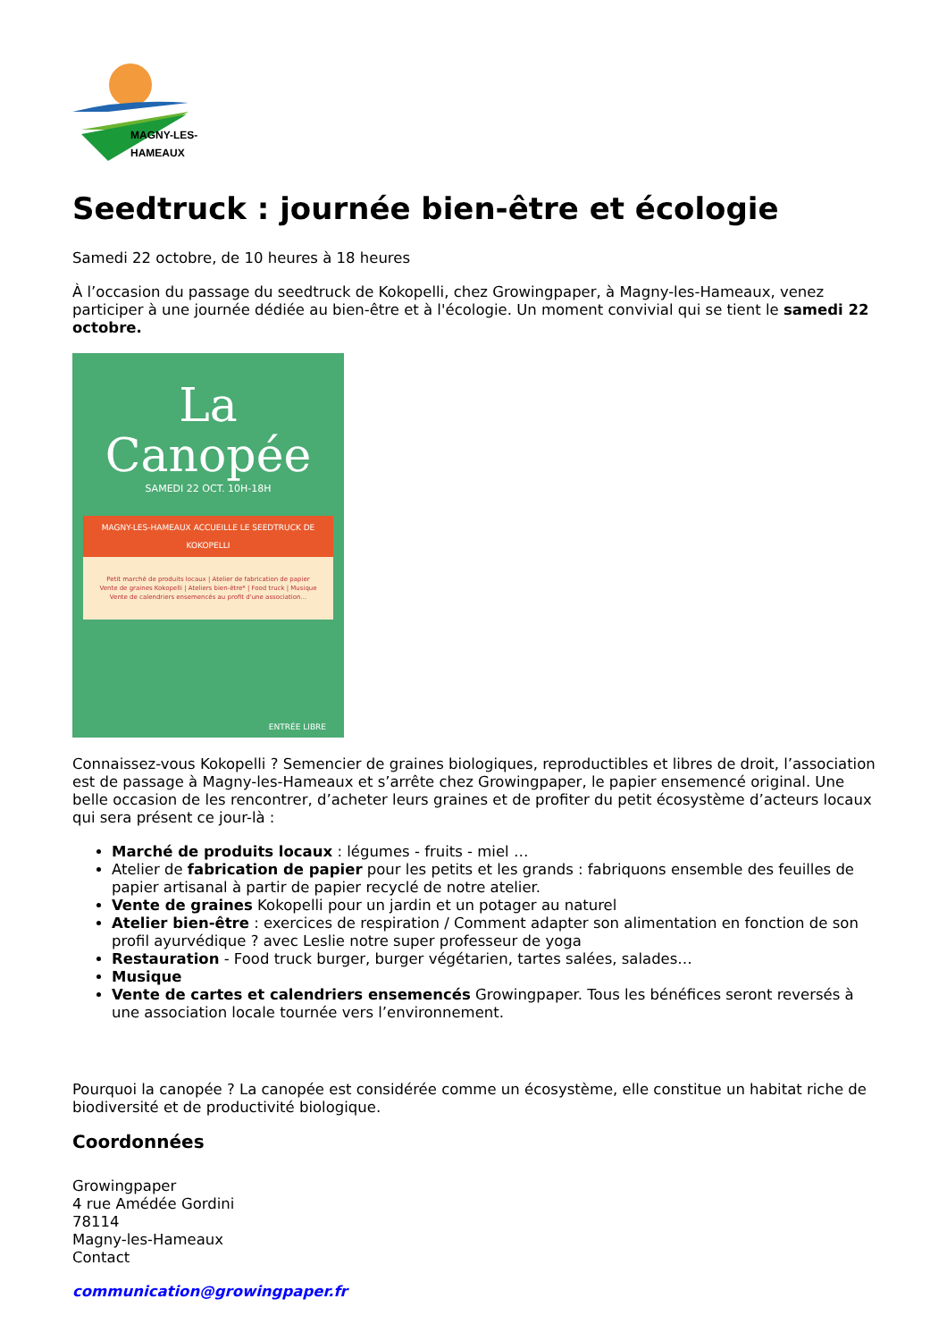MAGNY-LES-HAMEAUX
Seedtruck : journée bien-être et écologie
Samedi 22 octobre, de 10 heures à 18 heures
À l’occasion du passage du seedtruck de Kokopelli, chez Growingpaper, à Magny-les-Hameaux, venez participer à une journée dédiée au bien-être et à l'écologie. Un moment convivial qui se tient le samedi 22 octobre.
La Canopée
SAMEDI 22 OCT. 10H-18H
MAGNY-LES-HAMEAUX ACCUEILLE LE SEEDTRUCK DE KOKOPELLI
Petit marché de produits locaux | Atelier de fabrication de papier
Vente de graines Kokopelli | Ateliers bien-être* | Food truck | Musique
Vente de calendriers ensemencés au profit d'une association...
ENTRÉE LIBRE
Connaissez-vous Kokopelli ? Semencier de graines biologiques, reproductibles et libres de droit, l’association est de passage à Magny-les-Hameaux et s’arrête chez Growingpaper, le papier ensemencé original. Une belle occasion de les rencontrer, d’acheter leurs graines et de profiter du petit écosystème d’acteurs locaux qui sera présent ce jour-là :
Marché de produits locaux : légumes - fruits - miel …
Atelier de fabrication de papier pour les petits et les grands : fabriquons ensemble des feuilles de papier artisanal à partir de papier recyclé de notre atelier.
Vente de graines Kokopelli pour un jardin et un potager au naturel
Atelier bien-être : exercices de respiration / Comment adapter son alimentation en fonction de son profil ayurvédique ? avec Leslie notre super professeur de yoga
Restauration - Food truck burger, burger végétarien, tartes salées, salades…
Musique
Vente de cartes et calendriers ensemencés Growingpaper. Tous les bénéfices seront reversés à une association locale tournée vers l’environnement.
Pourquoi la canopée ? La canopée est considérée comme un écosystème, elle constitue un habitat riche de biodiversité et de productivité biologique.
Coordonnées
Growingpaper
4 rue Amédée Gordini
78114
Magny-les-Hameaux
Contact
communication@growingpaper.fr